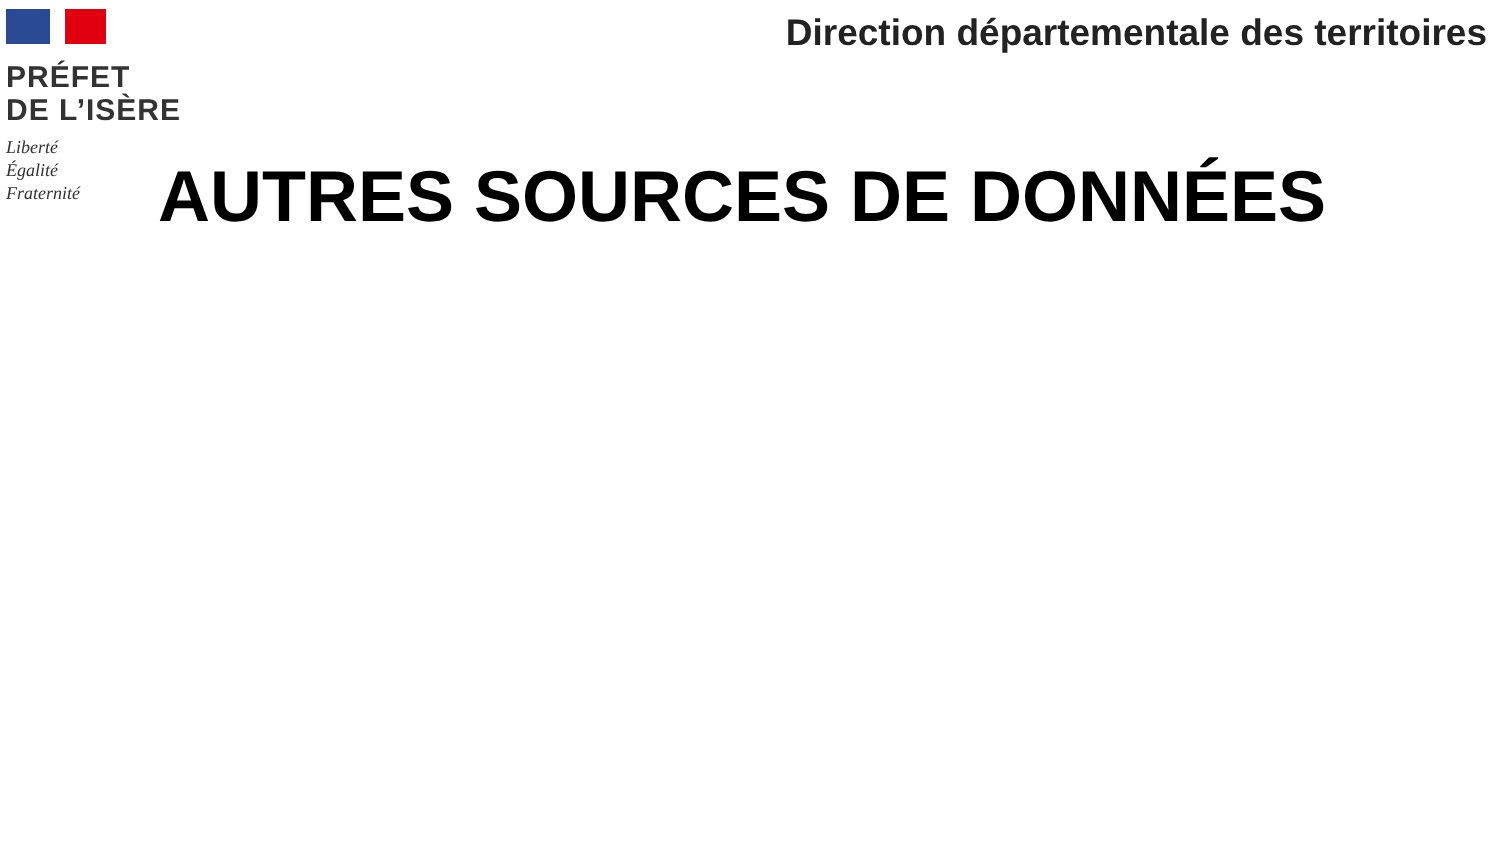PRÉFET
DE L’ISÈRE
Liberté
Égalité
Fraternité
Direction départementale des territoires
AUTRES SOURCES DE DONNÉES